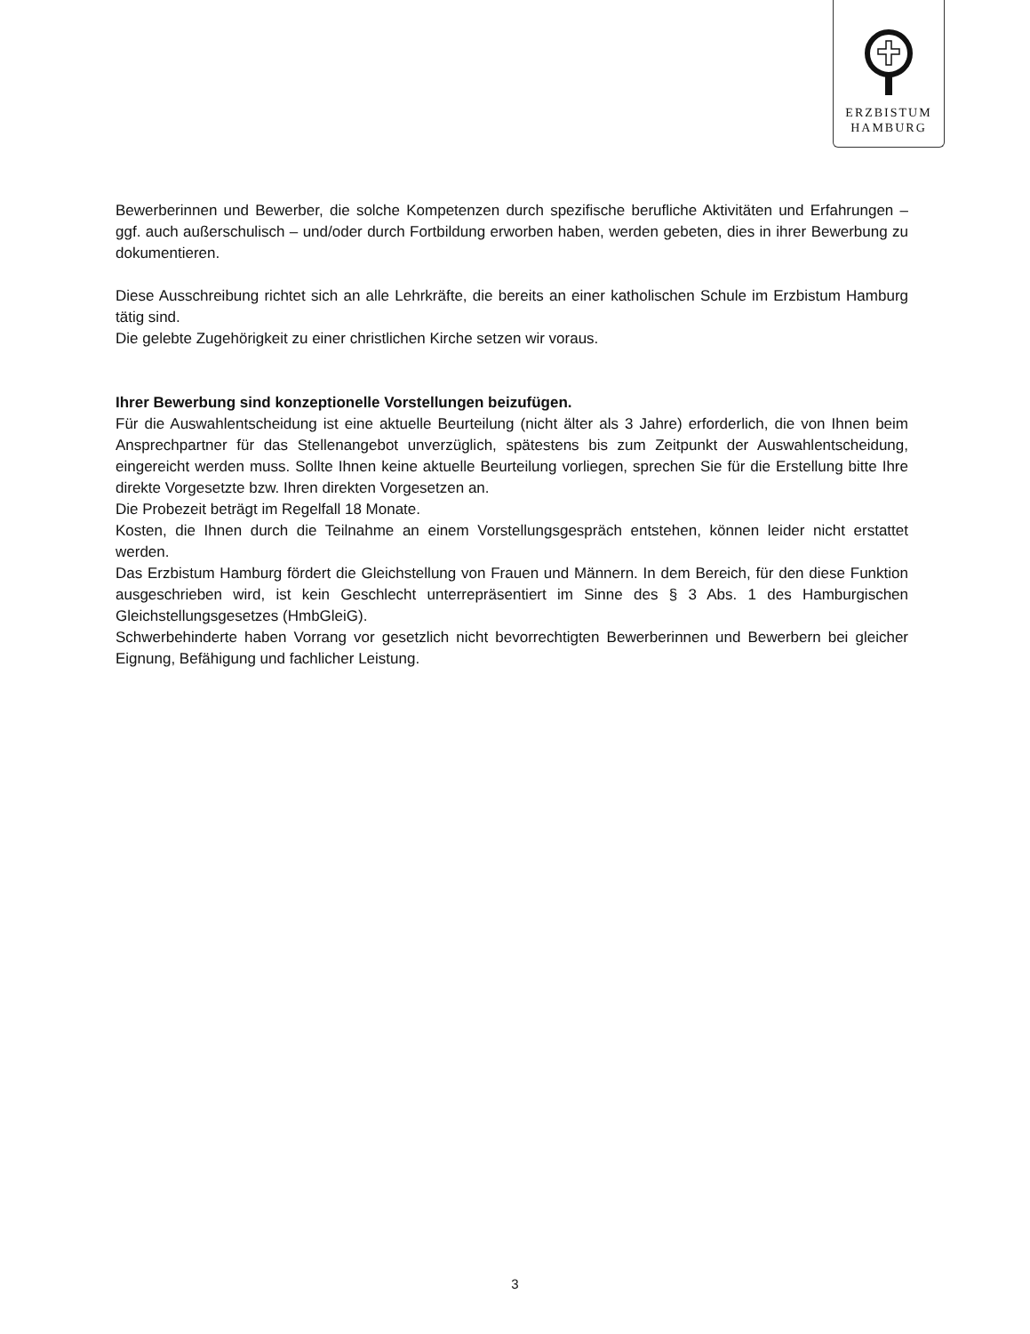ERZBISTUM
HAMBURG
Bewerberinnen und Bewerber, die solche Kompetenzen durch spezifische berufliche Aktivitäten und Erfahrungen – ggf. auch außerschulisch – und/oder durch Fortbildung erworben haben, werden gebeten, dies in ihrer Bewerbung zu dokumentieren.
Diese Ausschreibung richtet sich an alle Lehrkräfte, die bereits an einer katholischen Schule im Erzbistum Hamburg tätig sind.
Die gelebte Zugehörigkeit zu einer christlichen Kirche setzen wir voraus.
Ihrer Bewerbung sind konzeptionelle Vorstellungen beizufügen.
Für die Auswahlentscheidung ist eine aktuelle Beurteilung (nicht älter als 3 Jahre) erforderlich, die von Ihnen beim Ansprechpartner für das Stellenangebot unverzüglich, spätestens bis zum Zeitpunkt der Auswahlentscheidung, eingereicht werden muss. Sollte Ihnen keine aktuelle Beurteilung vorliegen, sprechen Sie für die Erstellung bitte Ihre direkte Vorgesetzte bzw. Ihren direkten Vorgesetzen an.
Die Probezeit beträgt im Regelfall 18 Monate.
Kosten, die Ihnen durch die Teilnahme an einem Vorstellungsgespräch entstehen, können leider nicht erstattet werden.
Das Erzbistum Hamburg fördert die Gleichstellung von Frauen und Männern. In dem Bereich, für den diese Funktion ausgeschrieben wird, ist kein Geschlecht unterrepräsentiert im Sinne des § 3 Abs. 1 des Hamburgischen Gleichstellungsgesetzes (HmbGleiG).
Schwerbehinderte haben Vorrang vor gesetzlich nicht bevorrechtigten Bewerberinnen und Bewerbern bei gleicher Eignung, Befähigung und fachlicher Leistung.
3